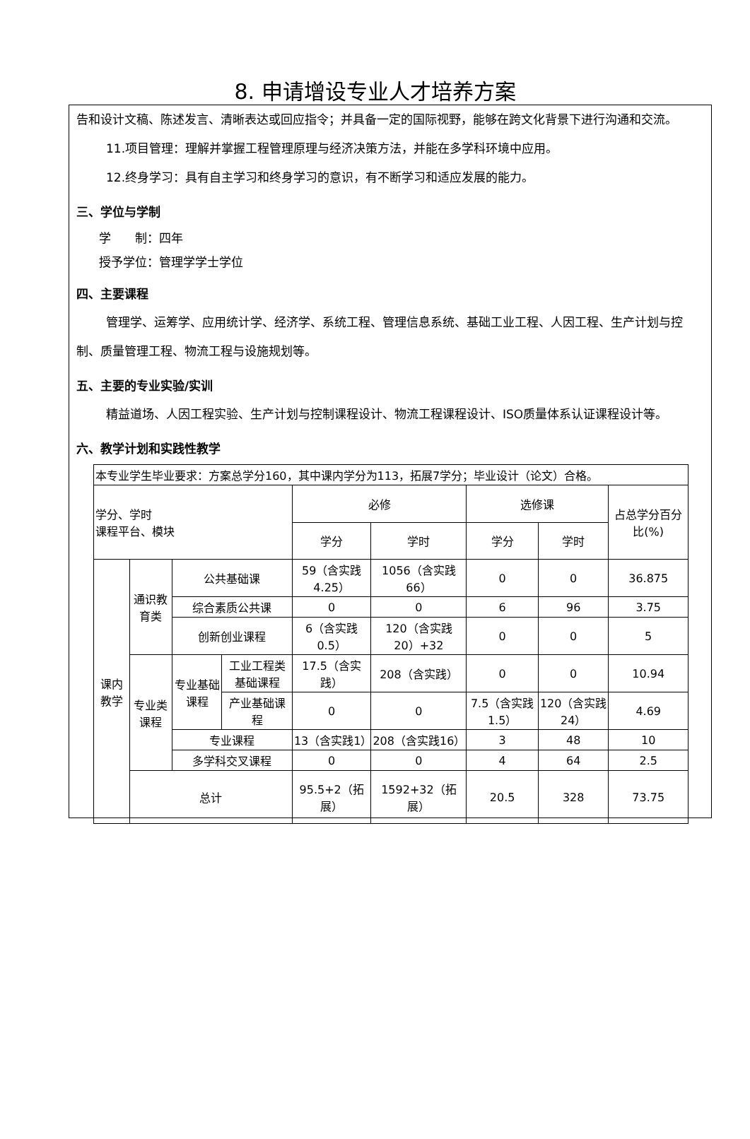8. 申请增设专业人才培养方案
告和设计文稿、陈述发言、清晰表达或回应指令；并具备一定的国际视野，能够在跨文化背景下进行沟通和交流。
11.项目管理：理解并掌握工程管理原理与经济决策方法，并能在多学科环境中应用。
12.终身学习：具有自主学习和终身学习的意识，有不断学习和适应发展的能力。
三、学位与学制
学　　制：四年
授予学位：管理学学士学位
四、主要课程
管理学、运筹学、应用统计学、经济学、系统工程、管理信息系统、基础工业工程、人因工程、生产计划与控制、质量管理工程、物流工程与设施规划等。
五、主要的专业实验/实训
精益道场、人因工程实验、生产计划与控制课程设计、物流工程课程设计、ISO质量体系认证课程设计等。
六、教学计划和实践性教学
| 本专业学生毕业要求：方案总学分160，其中课内学分为113，拓展7学分；毕业设计（论文）合格。 | | | | | | | | |
| 学分、学时 课程平台、模块 | | | | 必修 | | 选修课 | | 占总学分百分比(%) |
| | | | | 学分 | 学时 | 学分 | 学时 | |
| 课内教学 | 通识教育类 | 公共基础课 | | 59（含实践4.25） | 1056（含实践66） | 0 | 0 | 36.875 |
| | | 综合素质公共课 | | 0 | 0 | 6 | 96 | 3.75 |
| | | 创新创业课程 | | 6（含实践0.5） | 120（含实践20）+32 | 0 | 0 | 5 |
| | 专业类课程 | 专业基础课程 | 工业工程类基础课程 | 17.5（含实践） | 208（含实践） | 0 | 0 | 10.94 |
| | | | 产业基础课程 | 0 | 0 | 7.5（含实践1.5） | 120（含实践24） | 4.69 |
| | | 专业课程 | | 13（含实践1） | 208（含实践16） | 3 | 48 | 10 |
| | | 多学科交叉课程 | | 0 | 0 | 4 | 64 | 2.5 |
| | 总计 | | | 95.5+2（拓展） | 1592+32（拓展） | 20.5 | 328 | 73.75 |